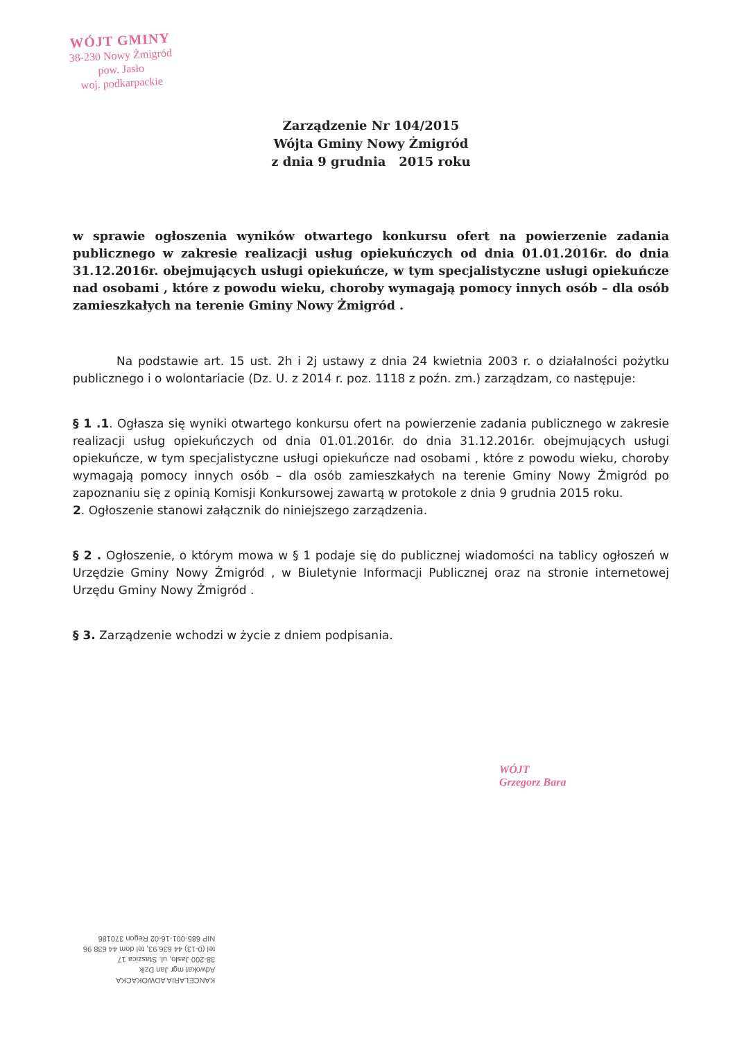WÓJT GMINY
38-230 Nowy Żmigród
pow. Jasło
woj. podkarpackie
Zarządzenie Nr 104/2015
Wójta Gminy Nowy Żmigród
z dnia 9 grudnia 2015 roku
w sprawie ogłoszenia wyników otwartego konkursu ofert na powierzenie zadania publicznego w zakresie realizacji usług opiekuńczych od dnia 01.01.2016r. do dnia 31.12.2016r. obejmujących usługi opiekuńcze, w tym specjalistyczne usługi opiekuńcze nad osobami , które z powodu wieku, choroby wymagają pomocy innych osób – dla osób zamieszkałych na terenie Gminy Nowy Żmigród .
Na podstawie art. 15 ust. 2h i 2j ustawy z dnia 24 kwietnia 2003 r. o działalności pożytku publicznego i o wolontariacie (Dz. U. z 2014 r. poz. 1118 z poźn. zm.) zarządzam, co następuje:
§ 1 .1. Ogłasza się wyniki otwartego konkursu ofert na powierzenie zadania publicznego w zakresie realizacji usług opiekuńczych od dnia 01.01.2016r. do dnia 31.12.2016r. obejmujących usługi opiekuńcze, w tym specjalistyczne usługi opiekuńcze nad osobami , które z powodu wieku, choroby wymagają pomocy innych osób – dla osób zamieszkałych na terenie Gminy Nowy Żmigród po zapoznaniu się z opinią Komisji Konkursowej zawartą w protokole z dnia 9 grudnia 2015 roku.
2. Ogłoszenie stanowi załącznik do niniejszego zarządzenia.
§ 2 . Ogłoszenie, o którym mowa w § 1 podaje się do publicznej wiadomości na tablicy ogłoszeń w Urzędzie Gminy Nowy Żmigród , w Biuletynie Informacji Publicznej oraz na stronie internetowej Urzędu Gminy Nowy Żmigród .
§ 3. Zarządzenie wchodzi w życie z dniem podpisania.
WÓJT
Grzegorz Bara
KANCELARIA ADWOKACKA
Adwokat mgr Jan Dzik
38-200 Jasło, ul. Staszica 17
tel (0-13) 44 636 93, tel dom 44 638 96
NIP 685-001-16-02 Regon 370186